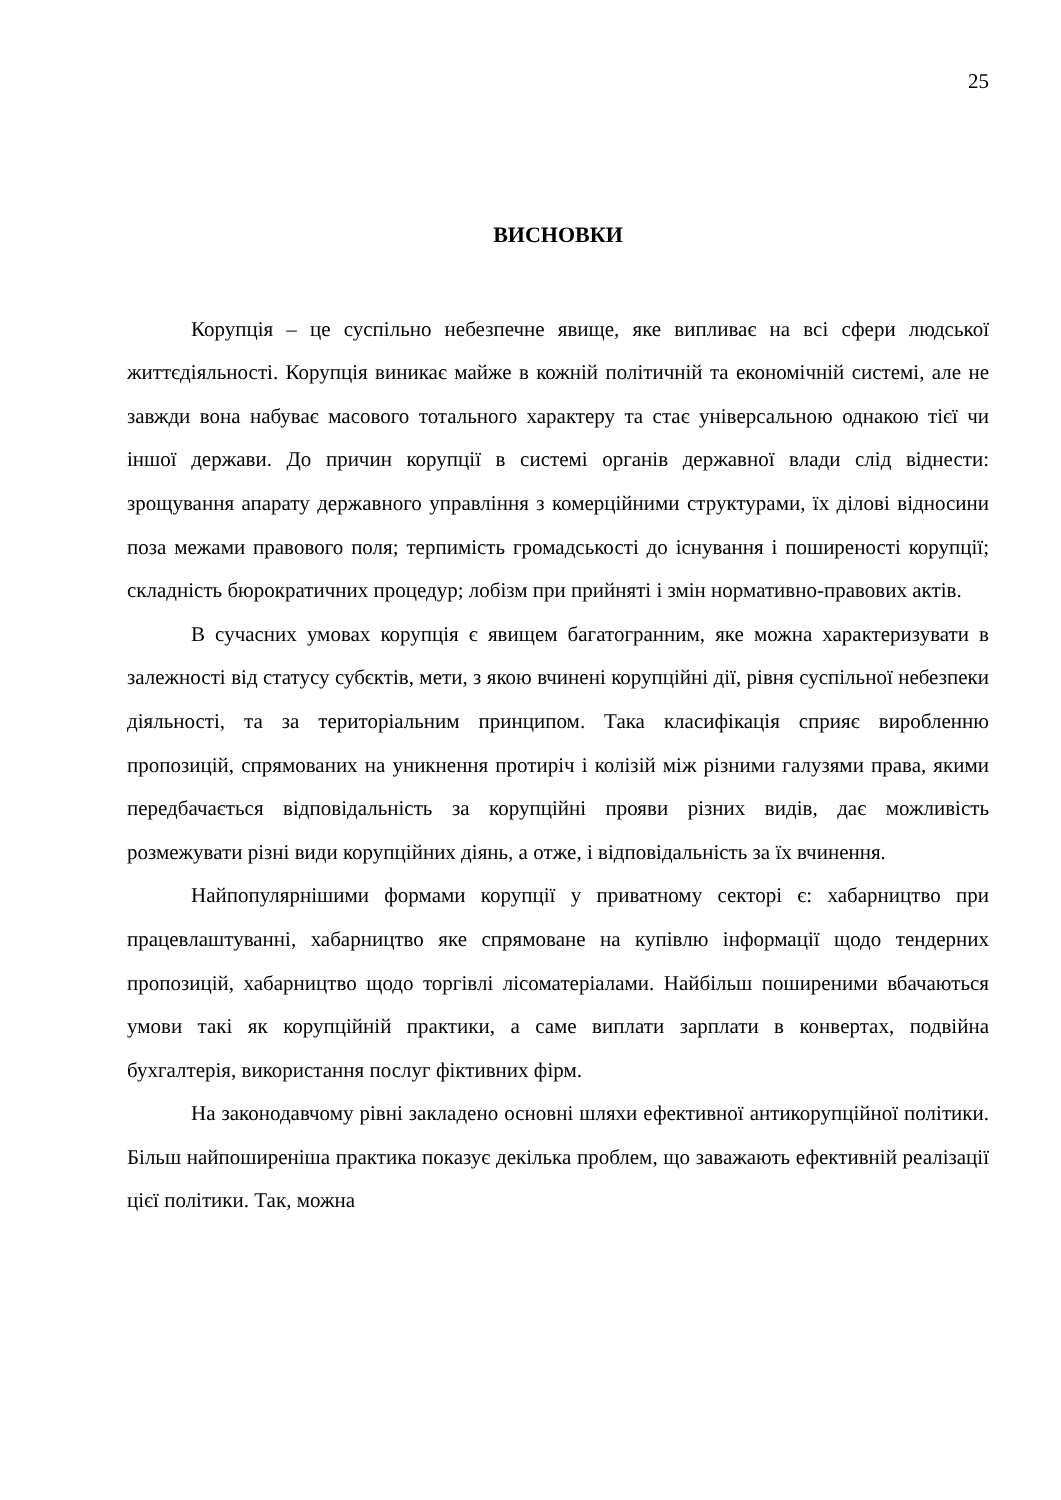25
ВИСНОВКИ
Корупція – це суспільно небезпечне явище, яке випливає на всі сфери людської життєдіяльності. Корупція виникає майже в кожній політичній та економічній системі, але не завжди вона набуває масового тотального характеру та стає універсальною однакою тієї чи іншої держави. До причин корупції в системі органів державної влади слід віднести: зрощування апарату державного управління з комерційними структурами, їх ділові відносини поза межами правового поля; терпимість громадськості до існування і поширеності корупції; складність бюрократичних процедур; лобізм при прийняті і змін нормативно-правових актів.
В сучасних умовах корупція є явищем багатогранним, яке можна характеризувати в залежності від статусу субєктів, мети, з якою вчинені корупційні дії, рівня суспільної небезпеки діяльності, та за територіальним принципом. Така класифікація сприяє виробленню пропозицій, спрямованих на уникнення протиріч і колізій між різними галузями права, якими передбачається відповідальність за корупційні прояви різних видів, дає можливість розмежувати різні види корупційних діянь, а отже, і відповідальність за їх вчинення.
Найпопулярнішими формами корупції у приватному секторі є: хабарництво при працевлаштуванні, хабарництво яке спрямоване на купівлю інформації щодо тендерних пропозицій, хабарництво щодо торгівлі лісоматеріалами. Найбільш поширеними вбачаються умови такі як корупційній практики, а саме виплати зарплати в конвертах, подвійна бухгалтерія, використання послуг фіктивних фірм.
На законодавчому рівні закладено основні шляхи ефективної антикорупційної політики. Більш найпоширеніша практика показує декілька проблем, що заважають ефективній реалізації цієї політики. Так, можна